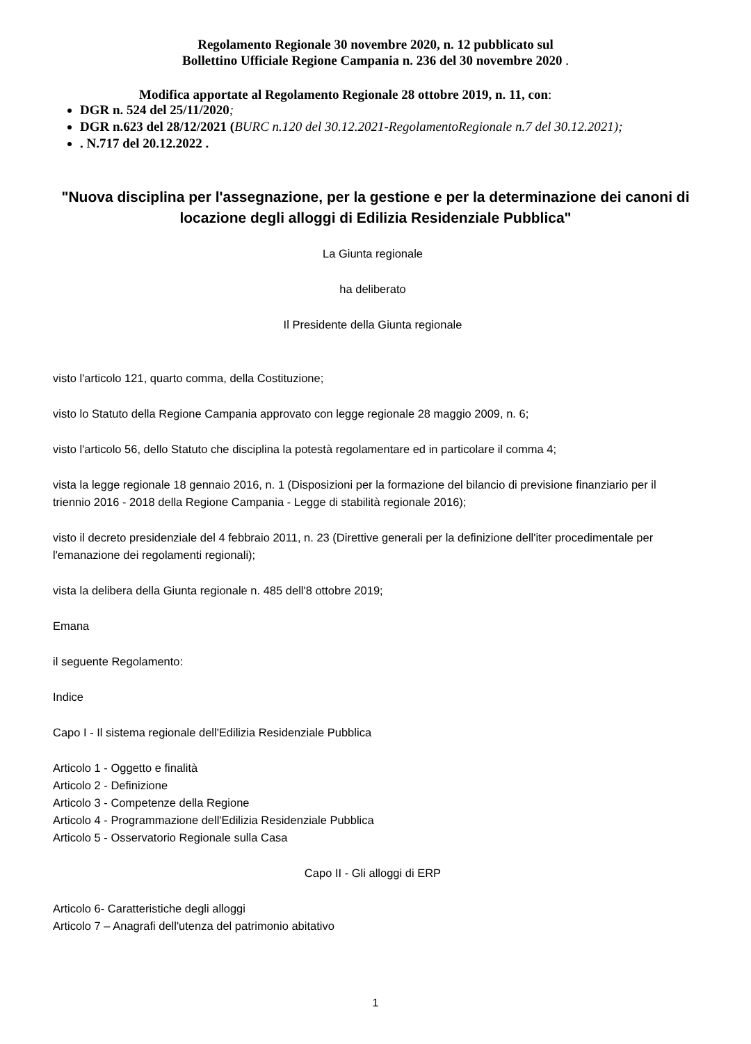Regolamento Regionale 30 novembre 2020, n. 12 pubblicato sul
Bollettino Ufficiale Regione Campania n. 236 del 30 novembre 2020 .
Modifica apportate al Regolamento Regionale 28 ottobre 2019, n. 11, con:
DGR n. 524 del 25/11/2020;
DGR n.623 del 28/12/2021 (BURC n.120 del 30.12.2021-RegolamentoRegionale n.7 del 30.12.2021);
. N.717 del 20.12.2022 .
"Nuova disciplina per l'assegnazione, per la gestione e per la determinazione dei canoni di locazione degli alloggi di Edilizia Residenziale Pubblica"
La Giunta regionale
ha deliberato
Il Presidente della Giunta regionale
visto l'articolo 121, quarto comma, della Costituzione;
visto lo Statuto della Regione Campania approvato con legge regionale 28 maggio 2009, n. 6;
visto l'articolo 56, dello Statuto che disciplina la potestà regolamentare ed in particolare il comma 4;
vista la legge regionale 18 gennaio 2016, n. 1 (Disposizioni per la formazione del bilancio di previsione finanziario per il triennio 2016 - 2018 della Regione Campania - Legge di stabilità regionale 2016);
visto il decreto presidenziale del 4 febbraio 2011, n. 23 (Direttive generali per la definizione dell'iter procedimentale per l'emanazione dei regolamenti regionali);
vista la delibera della Giunta regionale n. 485 dell'8 ottobre 2019;
Emana
il seguente Regolamento:
Indice
Capo I - Il sistema regionale dell'Edilizia Residenziale Pubblica
Articolo 1 - Oggetto e finalità
Articolo 2 - Definizione
Articolo 3 - Competenze della Regione
Articolo 4 - Programmazione dell'Edilizia Residenziale Pubblica
Articolo 5 - Osservatorio Regionale sulla Casa
Capo II - Gli alloggi di ERP
Articolo 6- Caratteristiche degli alloggi
Articolo 7 – Anagrafi dell'utenza del patrimonio abitativo
1